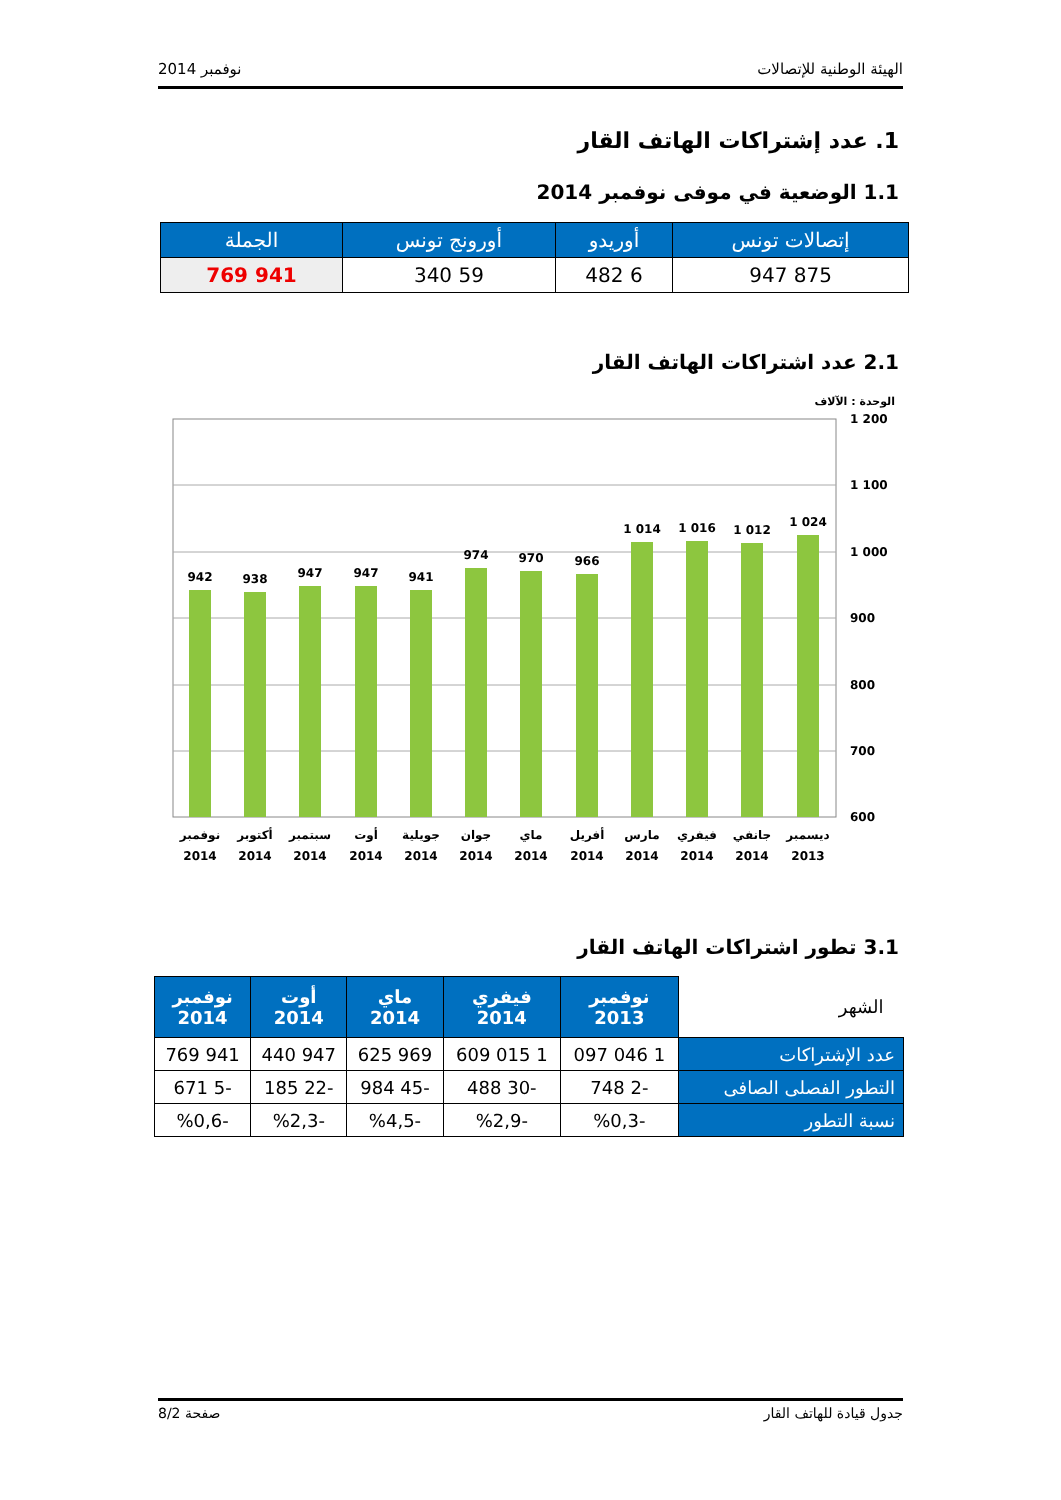الهيئة الوطنية للإتصالات نوفمبر 2014
1. عدد إشتراكات الهاتف القار
1.1 الوضعية في موفى نوفمبر 2014
| إتصالات تونس | أوريدو | أورونج تونس | الجملة |
| --- | --- | --- | --- |
| 875 947 | 6 482 | 59 340 | 941 769 |
2.1 عدد اشتراكات الهاتف القار
الوحدة : الآلاف
1 200
1 100
1 000
900
800
700
600
942
938
947
947
941
974
970
966
1 014
1 016
1 012
1 024
نوفمبر
أكتوبر
سبتمبر
أوت
جويلية
جوان
ماي
أفريل
مارس
فيفري
جانفي
ديسمبر
2014
2014
2014
2014
2014
2014
2014
2014
2014
2014
2014
2013
3.1 تطور اشتراكات الهاتف القار
| الشهر | نوفمبر 2013 | فيفري 2014 | ماي 2014 | أوت 2014 | نوفمبر 2014 |
| عدد الإشتراكات | 1 046 097 | 1 015 609 | 969 625 | 947 440 | 941 769 |
| التطور الفصلى الصافى | -2 748 | -30 488 | -45 984 | -22 185 | -5 671 |
| نسبة التطور | -%0,3 | -%2,9 | -%4,5 | -%2,3 | -%0,6 |
جدول قيادة للهاتف القار صفحة 8/2